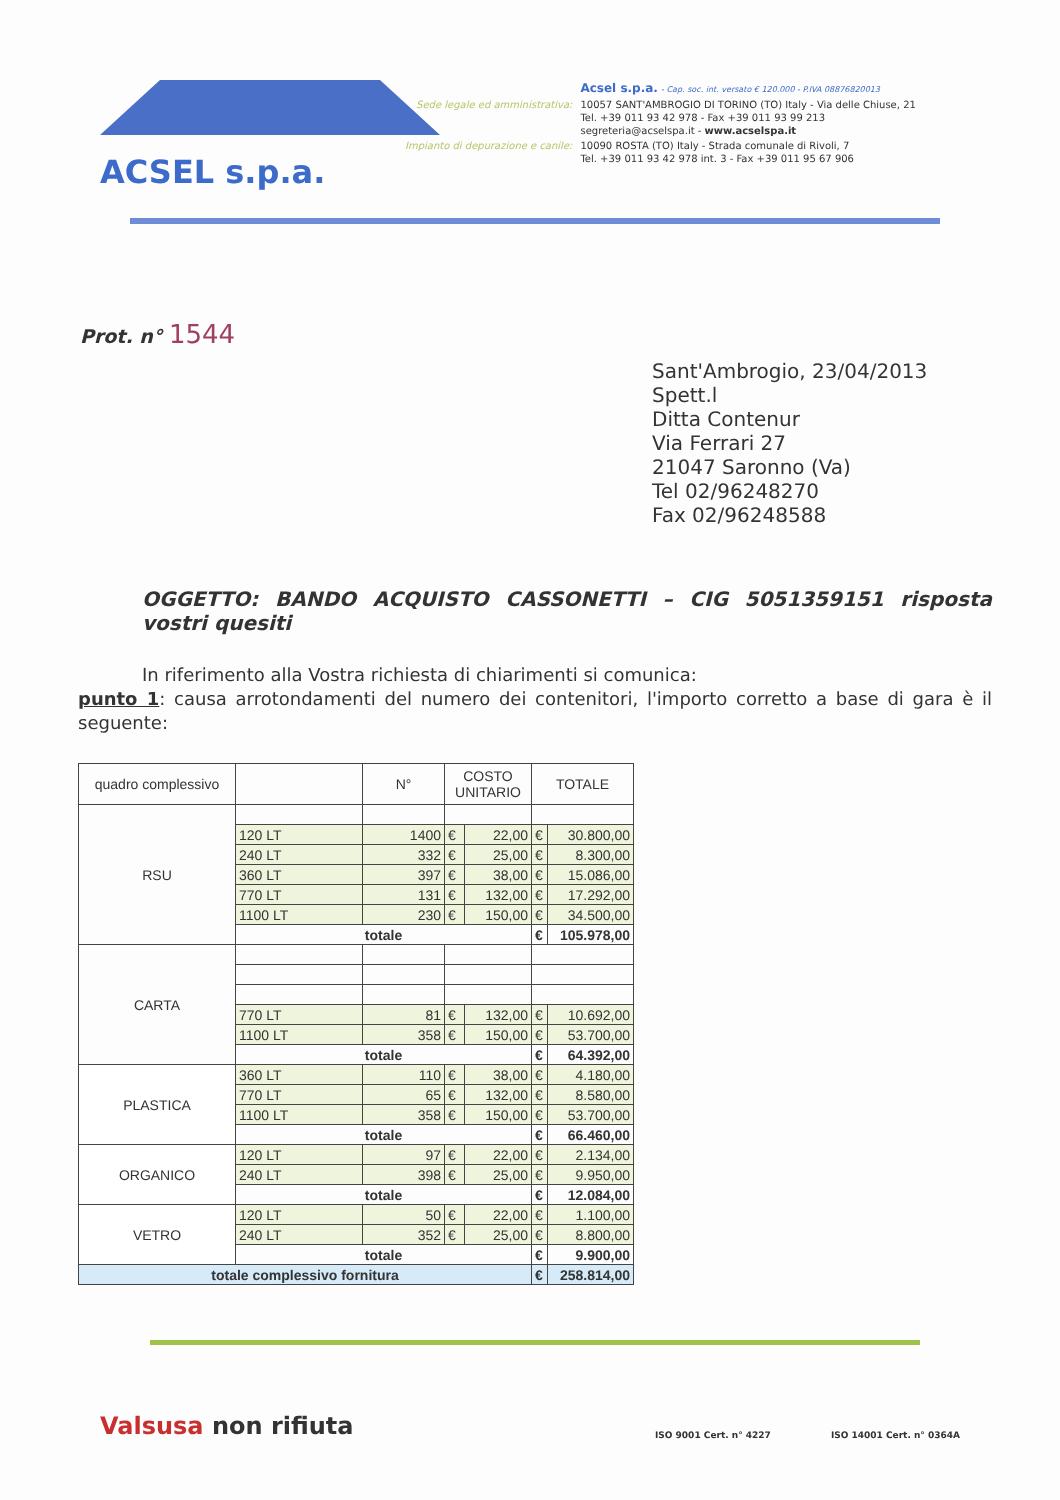ACSEL s.p.a.
| | Acsel s.p.a. - Cap. soc. int. versato € 120.000 - P.IVA 08876820013 |
| Sede legale ed amministrativa: | 10057 SANT'AMBROGIO DI TORINO (TO) Italy - Via delle Chiuse, 21 Tel. +39 011 93 42 978 - Fax +39 011 93 99 213 segreteria@acselspa.it - www.acselspa.it |
| Impianto di depurazione e canile: | 10090 ROSTA (TO) Italy - Strada comunale di Rivoli, 7 Tel. +39 011 93 42 978 int. 3 - Fax +39 011 95 67 906 |
Prot. n° 1544
Sant'Ambrogio, 23/04/2013
Spett.l
Ditta Contenur
Via Ferrari 27
21047 Saronno (Va)
Tel 02/96248270
Fax 02/96248588
OGGETTO: BANDO ACQUISTO CASSONETTI – CIG 5051359151 risposta vostri quesiti
In riferimento alla Vostra richiesta di chiarimenti si comunica:
punto 1: causa arrotondamenti del numero dei contenitori, l'importo corretto a base di gara è il seguente:
| quadro complessivo | | N° | COSTO UNITARIO | | TOTALE | |
| --- | --- | --- | --- | --- | --- | --- |
| RSU | | | | | | |
| | 120 LT | 1400 | € | 22,00 | € | 30.800,00 |
| | 240 LT | 332 | € | 25,00 | € | 8.300,00 |
| | 360 LT | 397 | € | 38,00 | € | 15.086,00 |
| | 770 LT | 131 | € | 132,00 | € | 17.292,00 |
| | 1100 LT | 230 | € | 150,00 | € | 34.500,00 |
| | totale | | | | € | 105.978,00 |
| CARTA | | | | | | |
| | 770 LT | 81 | € | 132,00 | € | 10.692,00 |
| | 1100 LT | 358 | € | 150,00 | € | 53.700,00 |
| | totale | | | | € | 64.392,00 |
| PLASTICA | 360 LT | 110 | € | 38,00 | € | 4.180,00 |
| | 770 LT | 65 | € | 132,00 | € | 8.580,00 |
| | 1100 LT | 358 | € | 150,00 | € | 53.700,00 |
| | totale | | | | € | 66.460,00 |
| ORGANICO | 120 LT | 97 | € | 22,00 | € | 2.134,00 |
| | 240 LT | 398 | € | 25,00 | € | 9.950,00 |
| | totale | | | | € | 12.084,00 |
| VETRO | 120 LT | 50 | € | 22,00 | € | 1.100,00 |
| | 240 LT | 352 | € | 25,00 | € | 8.800,00 |
| | totale | | | | € | 9.900,00 |
| totale complessivo fornitura | | | | | € | 258.814,00 |
Valsusa non rifiuta
ISO 9001 Cert. n° 4227 ISO 14001 Cert. n° 0364A